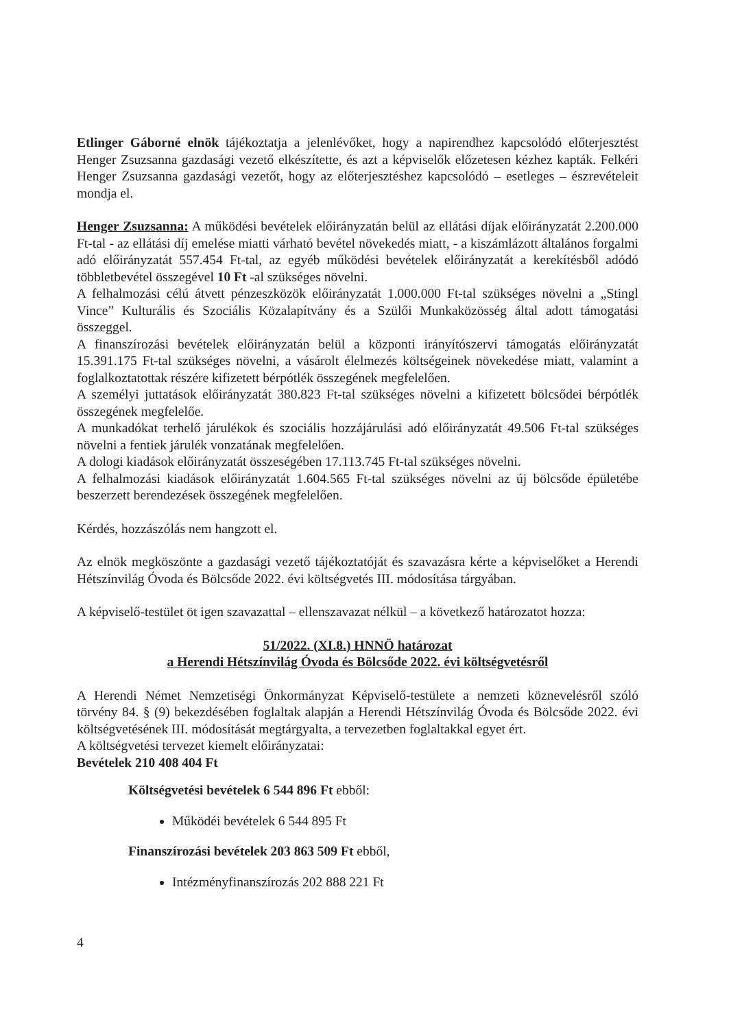Etlinger Gáborné elnök tájékoztatja a jelenlévőket, hogy a napirendhez kapcsolódó előterjesztést Henger Zsuzsanna gazdasági vezető elkészítette, és azt a képviselők előzetesen kézhez kapták. Felkéri Henger Zsuzsanna gazdasági vezetőt, hogy az előterjesztéshez kapcsolódó – esetleges – észrevételeit mondja el.
Henger Zsuzsanna: A működési bevételek előirányzatán belül az ellátási díjak előirányzatát 2.200.000 Ft-tal - az ellátási díj emelése miatti várható bevétel növekedés miatt, - a kiszámlázott általános forgalmi adó előirányzatát 557.454 Ft-tal, az egyéb működési bevételek előirányzatát a kerekítésből adódó többletbevétel összegével 10 Ft -al szükséges növelni.
A felhalmozási célú átvett pénzeszközök előirányzatát 1.000.000 Ft-tal szükséges növelni a „Stingl Vince” Kulturális és Szociális Közalapítvány és a Szülői Munkaközösség által adott támogatási összeggel.
A finanszírozási bevételek előirányzatán belül a központi irányítószervi támogatás előirányzatát 15.391.175 Ft-tal szükséges növelni, a vásárolt élelmezés költségeinek növekedése miatt, valamint a foglalkoztatottak részére kifizetett bérpótlék összegének megfelelően.
A személyi juttatások előirányzatát 380.823 Ft-tal szükséges növelni a kifizetett bölcsődei bérpótlék összegének megfelelőe.
A munkadókat terhelő járulékok és szociális hozzájárulási adó előirányzatát 49.506 Ft-tal szükséges növelni a fentiek járulék vonzatának megfelelően.
A dologi kiadások előirányzatát összeségében 17.113.745 Ft-tal szükséges növelni.
A felhalmozási kiadások előirányzatát 1.604.565 Ft-tal szükséges növelni az új bölcsőde épületébe beszerzett berendezések összegének megfelelően.
Kérdés, hozzászólás nem hangzott el.
Az elnök megköszönte a gazdasági vezető tájékoztatóját és szavazásra kérte a képviselőket a Herendi Hétszínvilág Óvoda és Bölcsőde 2022. évi költségvetés III. módosítása tárgyában.
A képviselő-testület öt igen szavazattal – ellenszavazat nélkül – a következő határozatot hozza:
51/2022. (XI.8.) HNNÖ határozat
a Herendi Hétszínvilág Óvoda és Bölcsőde 2022. évi költségvetésről
A Herendi Német Nemzetiségi Önkormányzat Képviselő-testülete a nemzeti köznevelésről szóló törvény 84. § (9) bekezdésében foglaltak alapján a Herendi Hétszínvilág Óvoda és Bölcsőde 2022. évi költségvetésének III. módosítását megtárgyalta, a tervezetben foglaltakkal egyet ért.
A költségvetési tervezet kiemelt előirányzatai:
Bevételek 210 408 404 Ft
Költségvetési bevételek 6 544 896 Ft ebből:
Működéi bevételek 6 544 895 Ft
Finanszírozási bevételek 203 863 509 Ft ebből,
Intézményfinanszírozás 202 888 221 Ft
4